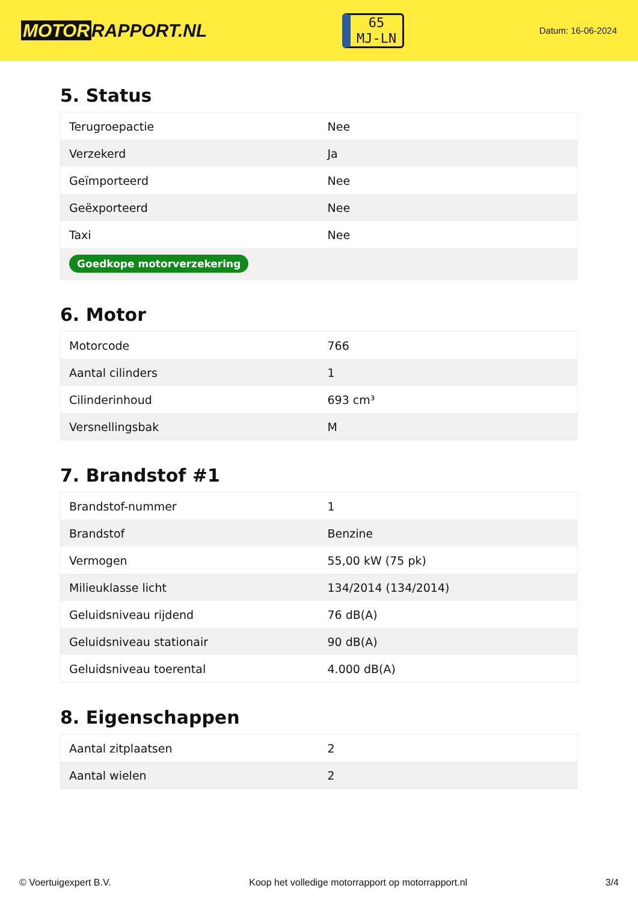MOTOR RAPPORT.NL
65
MJ-LN
Datum: 16-06-2024
5. Status
| Terugroepactie | Nee |
| Verzekerd | Ja |
| Geïmporteerd | Nee |
| Geëxporteerd | Nee |
| Taxi | Nee |
| Goedkope motorverzekering | |
6. Motor
| Motorcode | 766 |
| Aantal cilinders | 1 |
| Cilinderinhoud | 693 cm³ |
| Versnellingsbak | M |
7. Brandstof #1
| Brandstof-nummer | 1 |
| Brandstof | Benzine |
| Vermogen | 55,00 kW (75 pk) |
| Milieuklasse licht | 134/2014 (134/2014) |
| Geluidsniveau rijdend | 76 dB(A) |
| Geluidsniveau stationair | 90 dB(A) |
| Geluidsniveau toerental | 4.000 dB(A) |
8. Eigenschappen
| Aantal zitplaatsen | 2 |
| Aantal wielen | 2 |
© Voertuigexpert B.V. Koop het volledige motorrapport op motorrapport.nl 3/4